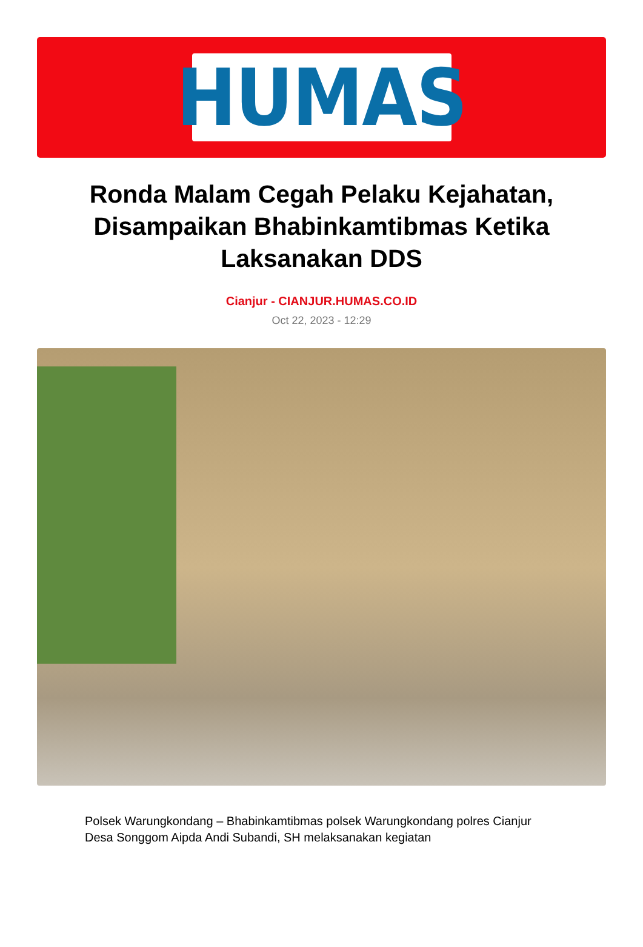HUMAS
Ronda Malam Cegah Pelaku Kejahatan, Disampaikan Bhabinkamtibmas Ketika Laksanakan DDS
Cianjur - CIANJUR.HUMAS.CO.ID
Oct 22, 2023 - 12:29
Polsek Warungkondang – Bhabinkamtibmas polsek Warungkondang polres Cianjur Desa Songgom Aipda Andi Subandi, SH melaksanakan kegiatan